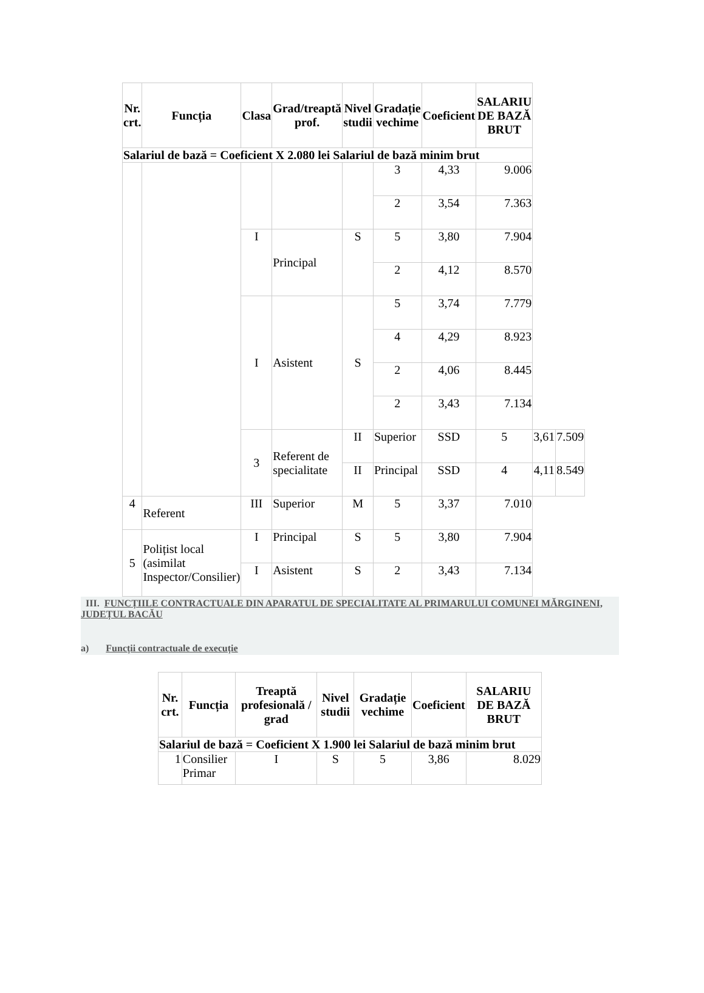| Nr. crt. | Funcția | Clasa | Grad/treaptă prof. | Nivel studii | Gradație vechime | Coeficient | SALARIU DE BAZĂ BRUT | | |
| --- | --- | --- | --- | --- | --- | --- | --- | --- | --- |
| Salariul de bază = Coeficient X 2.080 lei Salariul de bază minim brut | | | | | | | | | |
| | | | | | 3 | 4,33 | 9.006 | | |
| | | | | | 2 | 3,54 | 7.363 | | |
| | | I | Principal | S | 5 | 3,80 | 7.904 | | |
| | | | | | 2 | 4,12 | 8.570 | | |
| | | I | Asistent | S | 5 | 3,74 | 7.779 | | |
| | | | | | 4 | 4,29 | 8.923 | | |
| | | | | | 2 | 4,06 | 8.445 | | |
| | | | | | 2 | 3,43 | 7.134 | | |
| | | 3 | Referent de specialitate | II | Superior | SSD | 5 | 3,61 | 7.509 |
| | | | | II | Principal | SSD | 4 | 4,11 | 8.549 |
| 4 | Referent | III | Superior | M | 5 | 3,37 | 7.010 | | |
| 5 | Polițist local (asimilat Inspector/Consilier) | I | Principal | S | 5 | 3,80 | 7.904 | | |
| | | I | Asistent | S | 2 | 3,43 | 7.134 | | |
III. FUNCȚIILE CONTRACTUALE DIN APARATUL DE SPECIALITATE AL PRIMARULUI COMUNEI MĂRGINENI, JUDEȚUL BACĂU
a) Funcții contractuale de execuție
| Nr. crt. | Funcția | Treaptă profesională / grad | Nivel studii | Gradație vechime | Coeficient | SALARIU DE BAZĂ BRUT |
| --- | --- | --- | --- | --- | --- | --- |
| Salariul de bază = Coeficient X 1.900 lei Salariul de bază minim brut | | | | | | |
| 1 | Consilier Primar | I | S | 5 | 3,86 | 8.029 |